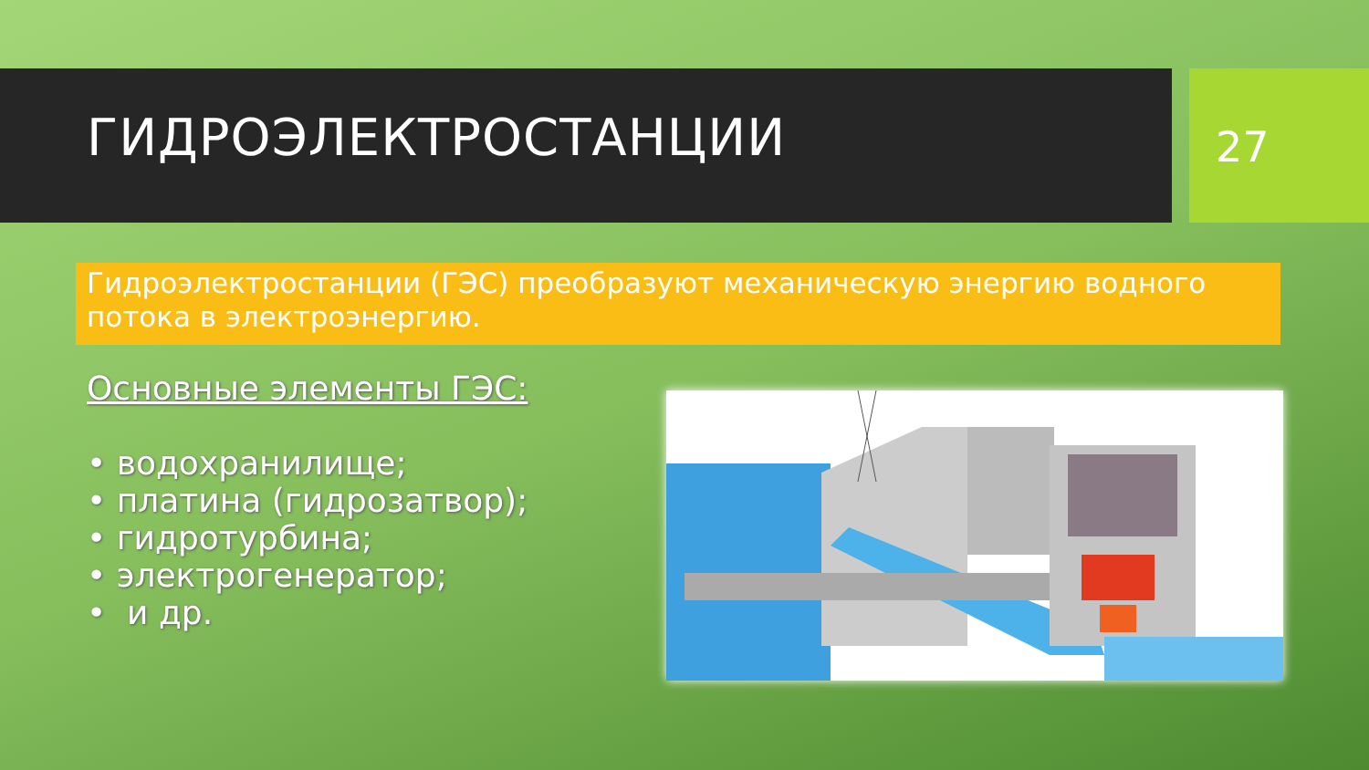ГИДРОЭЛЕКТРОСТАНЦИИ 27
Гидроэлектростанции (ГЭС) преобразуют механическую энергию водного потока в электроэнергию.
Основные элементы ГЭС:
• водохранилище;
• платина (гидрозатвор);
• гидротурбина;
• электрогенератор;
• и др.